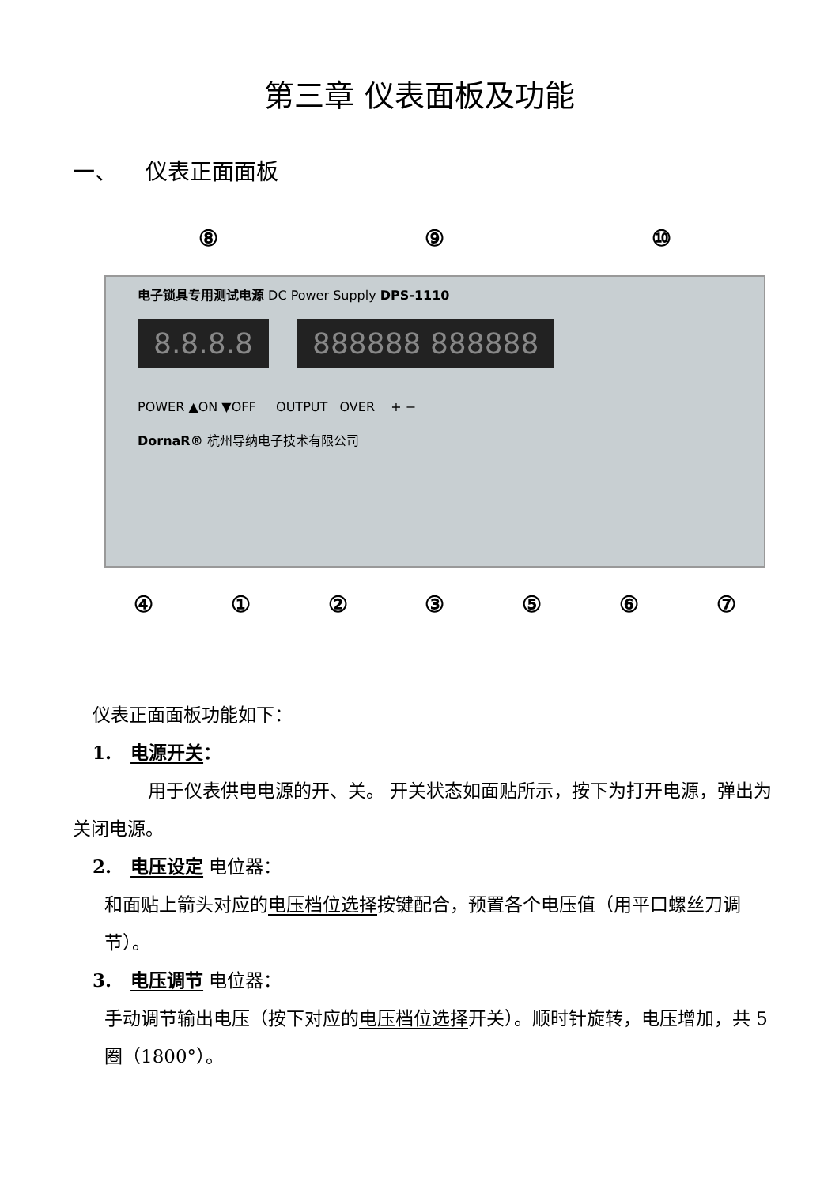第三章 仪表面板及功能
一、 仪表正面面板
⑧ ⑨ ⑩
电子锁具专用测试电源 DC Power Supply DPS-1110
8.8.8.8 888888 888888
POWER ▲ON ▼OFF OUTPUT OVER + −
DornaR® 杭州导纳电子技术有限公司
④ ① ② ③ ⑤ ⑥ ⑦
仪表正面面板功能如下：
1. 电源开关：
用于仪表供电电源的开、关。 开关状态如面贴所示，按下为打开电源，弹出为关闭电源。
2. 电压设定 电位器：
和面贴上箭头对应的电压档位选择按键配合，预置各个电压值（用平口螺丝刀调节）。
3. 电压调节 电位器：
手动调节输出电压（按下对应的电压档位选择开关）。顺时针旋转，电压增加，共 5 圈（1800°）。